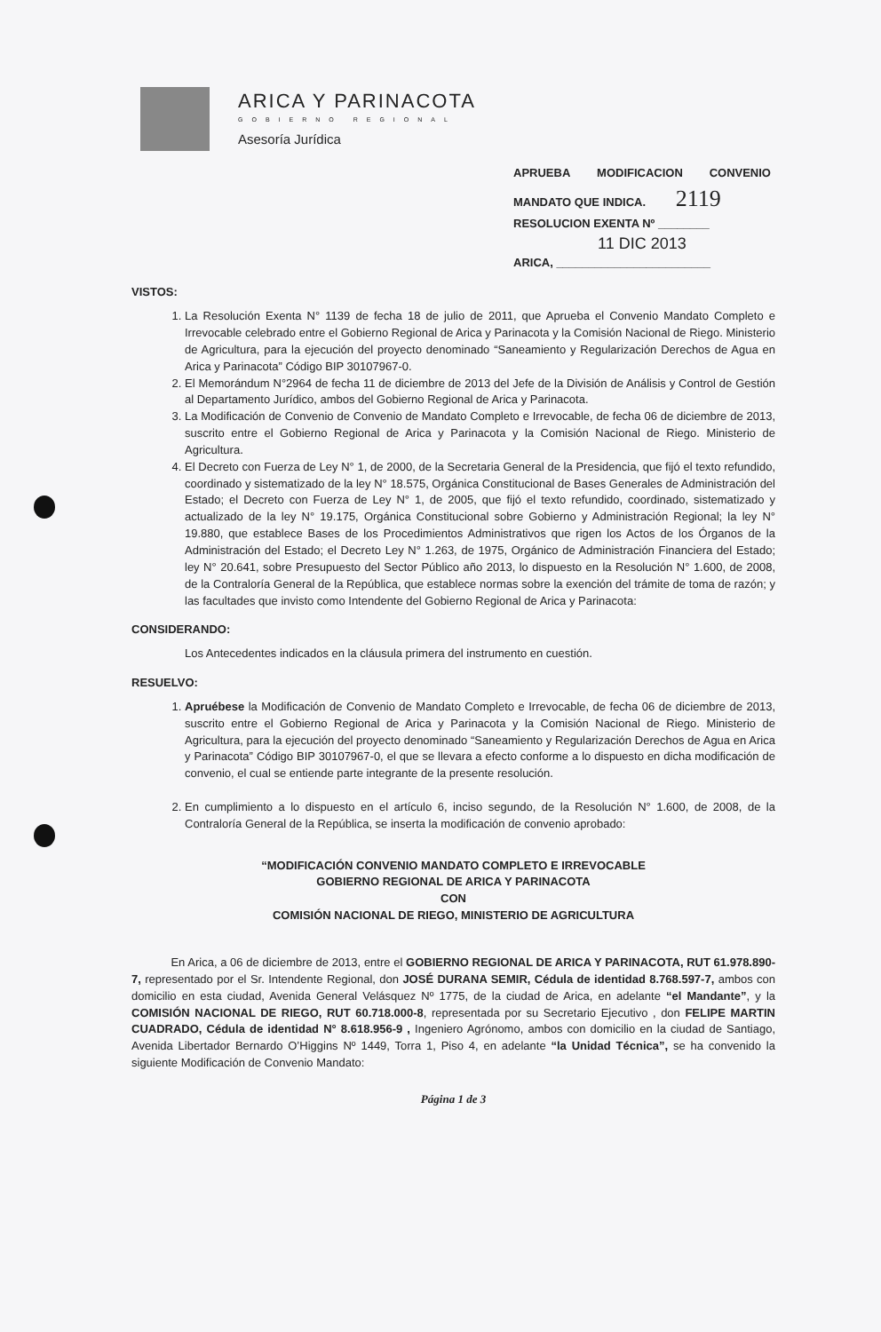ARICA Y PARINACOTA
GOBIERNO REGIONAL
Asesoría Jurídica
APRUEBA MODIFICACION CONVENIO
MANDATO QUE INDICA. 2119
RESOLUCION EXENTA Nº ________
11 DIC 2013
ARICA, ________________________
VISTOS:
1. La Resolución Exenta N° 1139 de fecha 18 de julio de 2011, que Aprueba el Convenio Mandato Completo e Irrevocable celebrado entre el Gobierno Regional de Arica y Parinacota y la Comisión Nacional de Riego. Ministerio de Agricultura, para la ejecución del proyecto denominado “Saneamiento y Regularización Derechos de Agua en Arica y Parinacota” Código BIP 30107967-0.
2. El Memorándum N°2964 de fecha 11 de diciembre de 2013 del Jefe de la División de Análisis y Control de Gestión al Departamento Jurídico, ambos del Gobierno Regional de Arica y Parinacota.
3. La Modificación de Convenio de Convenio de Mandato Completo e Irrevocable, de fecha 06 de diciembre de 2013, suscrito entre el Gobierno Regional de Arica y Parinacota y la Comisión Nacional de Riego. Ministerio de Agricultura.
4. El Decreto con Fuerza de Ley N° 1, de 2000, de la Secretaria General de la Presidencia, que fijó el texto refundido, coordinado y sistematizado de la ley N° 18.575, Orgánica Constitucional de Bases Generales de Administración del Estado; el Decreto con Fuerza de Ley N° 1, de 2005, que fijó el texto refundido, coordinado, sistematizado y actualizado de la ley N° 19.175, Orgánica Constitucional sobre Gobierno y Administración Regional; la ley N° 19.880, que establece Bases de los Procedimientos Administrativos que rigen los Actos de los Órganos de la Administración del Estado; el Decreto Ley N° 1.263, de 1975, Orgánico de Administración Financiera del Estado; ley N° 20.641, sobre Presupuesto del Sector Público año 2013, lo dispuesto en la Resolución N° 1.600, de 2008, de la Contraloría General de la República, que establece normas sobre la exención del trámite de toma de razón; y las facultades que invisto como Intendente del Gobierno Regional de Arica y Parinacota:
CONSIDERANDO:
Los Antecedentes indicados en la cláusula primera del instrumento en cuestión.
RESUELVO:
1. Apruébese la Modificación de Convenio de Mandato Completo e Irrevocable, de fecha 06 de diciembre de 2013, suscrito entre el Gobierno Regional de Arica y Parinacota y la Comisión Nacional de Riego. Ministerio de Agricultura, para la ejecución del proyecto denominado “Saneamiento y Regularización Derechos de Agua en Arica y Parinacota” Código BIP 30107967-0, el que se llevara a efecto conforme a lo dispuesto en dicha modificación de convenio, el cual se entiende parte integrante de la presente resolución.
2. En cumplimiento a lo dispuesto en el artículo 6, inciso segundo, de la Resolución N° 1.600, de 2008, de la Contraloría General de la República, se inserta la modificación de convenio aprobado:
“MODIFICACIÓN CONVENIO MANDATO COMPLETO E IRREVOCABLE
GOBIERNO REGIONAL DE ARICA Y PARINACOTA
CON
COMISIÓN NACIONAL DE RIEGO, MINISTERIO DE AGRICULTURA
En Arica, a 06 de diciembre de 2013, entre el GOBIERNO REGIONAL DE ARICA Y PARINACOTA, RUT 61.978.890-7, representado por el Sr. Intendente Regional, don JOSÉ DURANA SEMIR, Cédula de identidad 8.768.597-7, ambos con domicilio en esta ciudad, Avenida General Velásquez Nº 1775, de la ciudad de Arica, en adelante “el Mandante”, y la COMISIÓN NACIONAL DE RIEGO, RUT 60.718.000-8, representada por su Secretario Ejecutivo , don FELIPE MARTIN CUADRADO, Cédula de identidad N° 8.618.956-9 , Ingeniero Agrónomo, ambos con domicilio en la ciudad de Santiago, Avenida Libertador Bernardo O’Higgins Nº 1449, Torra 1, Piso 4, en adelante “la Unidad Técnica”, se ha convenido la siguiente Modificación de Convenio Mandato:
Página 1 de 3